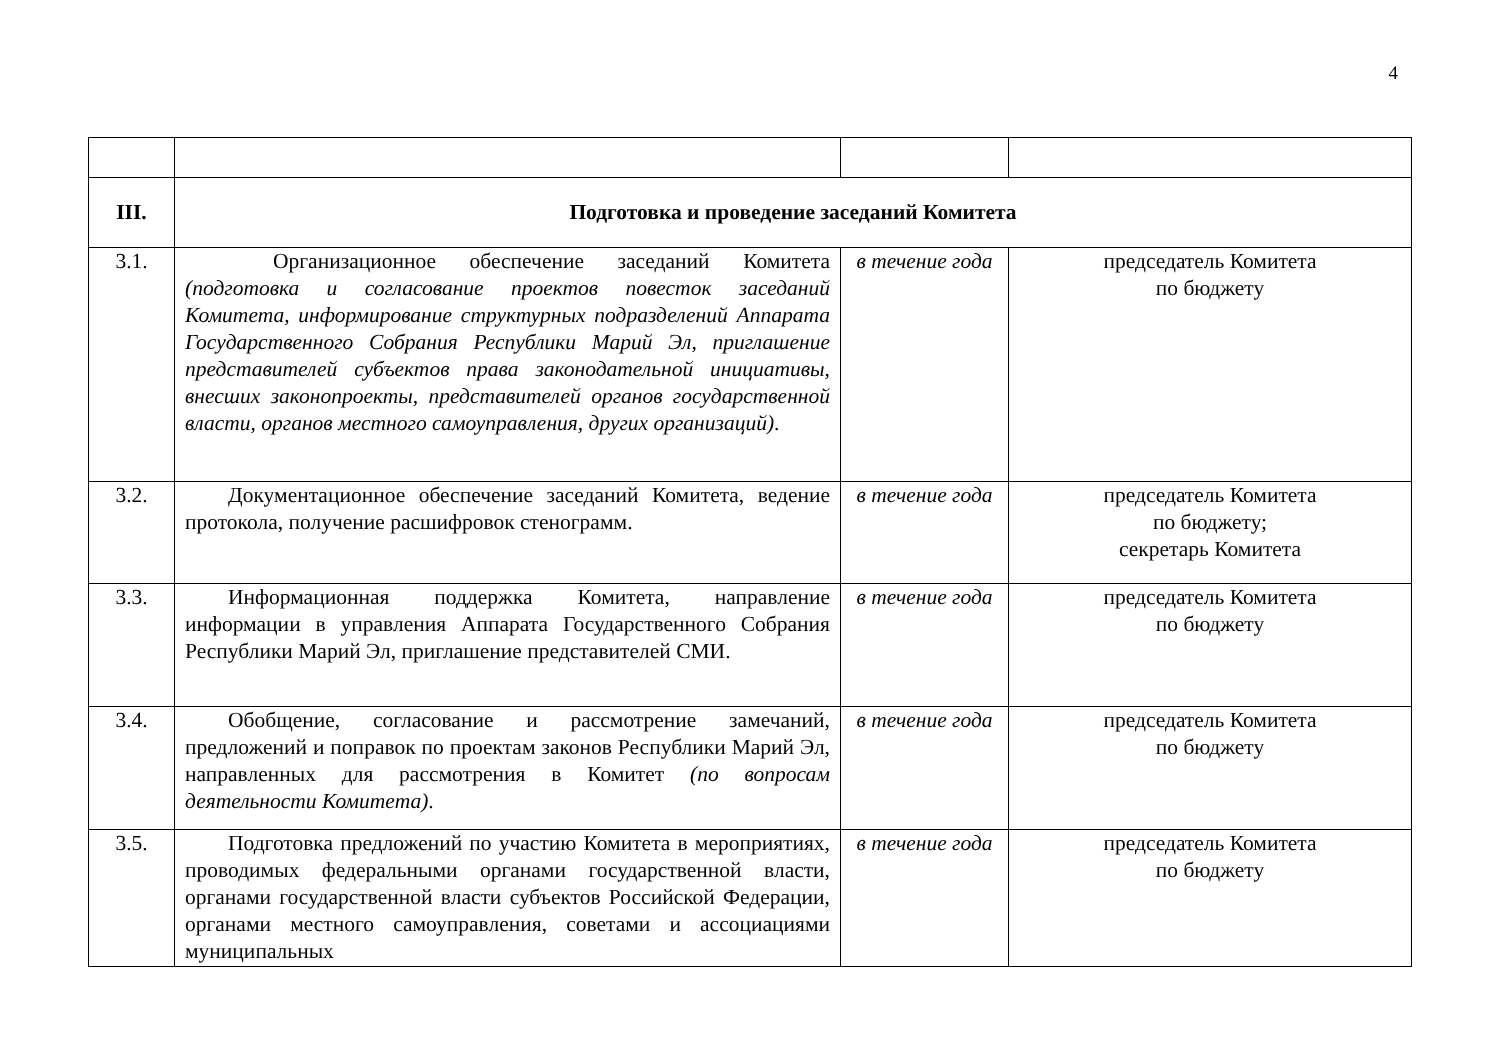4
| III. | Подготовка и проведение заседаний Комитета | | |
| 3.1. | Организационное обеспечение заседаний Комитета (подготовка и согласование проектов повесток заседаний Комитета, информирование структурных подразделений Аппарата Государственного Собрания Республики Марий Эл, приглашение представителей субъектов права законодательной инициативы, внесших законопроекты, представителей органов государственной власти, органов местного самоуправления, других организаций) . | в течение года | председатель Комитета по бюджету |
| 3.2. | Документационное обеспечение заседаний Комитета, ведение протокола, получение расшифровок стенограмм. | в течение года | председатель Комитета по бюджету; секретарь Комитета |
| 3.3. | Информационная поддержка Комитета, направление информации в управления Аппарата Государственного Собрания Республики Марий Эл, приглашение представителей СМИ. | в течение года | председатель Комитета по бюджету |
| 3.4. | Обобщение, согласование и рассмотрение замечаний, предложений и поправок по проектам законов Республики Марий Эл, направленных для рассмотрения в Комитет (по вопросам деятельности Комитета) . | в течение года | председатель Комитета по бюджету |
| 3.5. | Подготовка предложений по участию Комитета в мероприятиях, проводимых федеральными органами государственной власти, органами государственной власти субъектов Российской Федерации, органами местного самоуправления, советами и ассоциациями муниципальных | в течение года | председатель Комитета по бюджету |